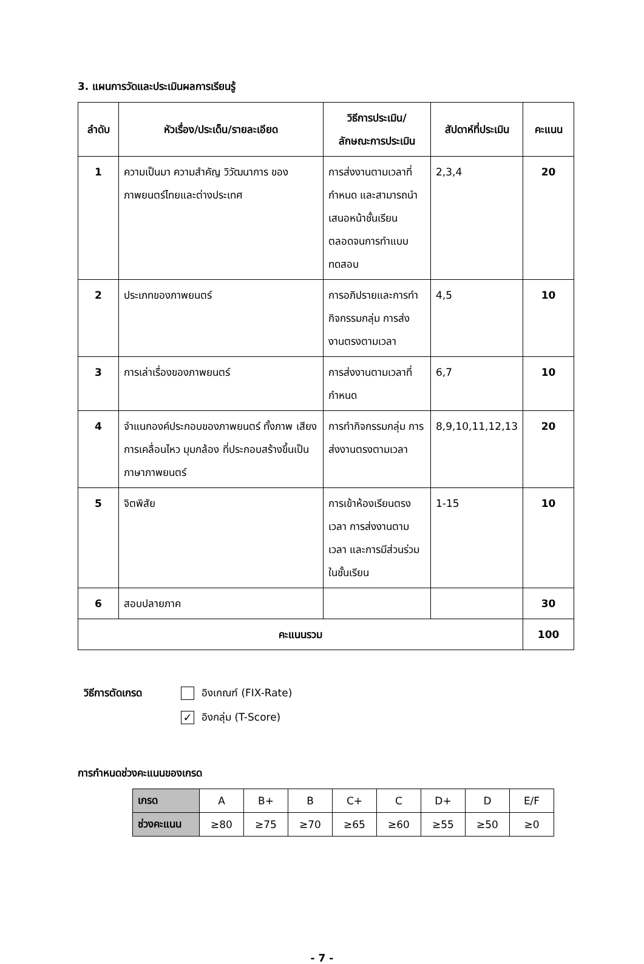3. แผนการวัดและประเมินผลการเรียนรู้
| ลำดับ | หัวเรื่อง/ประเด็น/รายละเอียด | วิธีการประเมิน/ ลักษณะการประเมิน | สัปดาห์ที่ประเมิน | คะแนน |
| --- | --- | --- | --- | --- |
| 1 | ความเป็นมา ความสำคัญ วิวัฒนาการ ของภาพยนตร์ไทยและต่างประเทศ | การส่งงานตามเวลาที่กำหนด และสามารถนำเสนอหน้าชั้นเรียน ตลอดจนการทำแบบทดสอบ | 2,3,4 | 20 |
| 2 | ประเภทของภาพยนตร์ | การอภิปรายและการทำกิจกรรมกลุ่ม การส่งงานตรงตามเวลา | 4,5 | 10 |
| 3 | การเล่าเรื่องของภาพยนตร์ | การส่งงานตามเวลาที่กำหนด | 6,7 | 10 |
| 4 | จำแนกองค์ประกอบของภาพยนตร์ ทั้งภาพ เสียง การเคลื่อนไหว มุมกล้อง ที่ประกอบสร้างขึ้นเป็นภาษาภาพยนตร์ | การทำกิจกรรมกลุ่ม การส่งงานตรงตามเวลา | 8,9,10,11,12,13 | 20 |
| 5 | จิตพิสัย | การเข้าห้องเรียนตรงเวลา การส่งงานตามเวลา และการมีส่วนร่วมในชั้นเรียน | 1-15 | 10 |
| 6 | สอบปลายภาค | | | 30 |
| คะแนนรวม | | | | 100 |
วิธีการตัดเกรด อิงเกณฑ์ (FIX-Rate)
✓ อิงกลุ่ม (T-Score)
การกำหนดช่วงคะแนนของเกรด
| เกรด | A | B+ | B | C+ | C | D+ | D | E/F |
| ช่วงคะแนน | ≥80 | ≥75 | ≥70 | ≥65 | ≥60 | ≥55 | ≥50 | ≥0 |
- 7 -